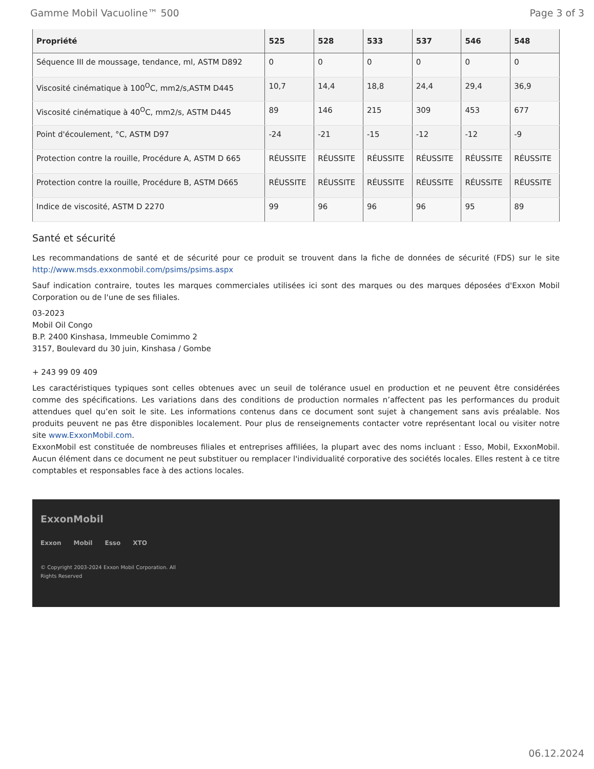Gamme Mobil Vacuoline™ 500 Page 3 of 3
| Propriété | 525 | 528 | 533 | 537 | 546 | 548 |
| --- | --- | --- | --- | --- | --- | --- |
| Séquence III de moussage, tendance, ml, ASTM D892 | 0 | 0 | 0 | 0 | 0 | 0 |
| Viscosité cinématique à 100<sup>O</sup>C, mm2/s,ASTM D445 | 10,7 | 14,4 | 18,8 | 24,4 | 29,4 | 36,9 |
| Viscosité cinématique à 40<sup>O</sup>C, mm2/s, ASTM D445 | 89 | 146 | 215 | 309 | 453 | 677 |
| Point d'écoulement, °C, ASTM D97 | -24 | -21 | -15 | -12 | -12 | -9 |
| Protection contre la rouille, Procédure A, ASTM D 665 | RÉUSSITE | RÉUSSITE | RÉUSSITE | RÉUSSITE | RÉUSSITE | RÉUSSITE |
| Protection contre la rouille, Procédure B, ASTM D665 | RÉUSSITE | RÉUSSITE | RÉUSSITE | RÉUSSITE | RÉUSSITE | RÉUSSITE |
| Indice de viscosité, ASTM D 2270 | 99 | 96 | 96 | 96 | 95 | 89 |
Santé et sécurité
Les recommandations de santé et de sécurité pour ce produit se trouvent dans la fiche de données de sécurité (FDS) sur le site http://www.msds.exxonmobil.com/psims/psims.aspx
Sauf indication contraire, toutes les marques commerciales utilisées ici sont des marques ou des marques déposées d'Exxon Mobil Corporation ou de l'une de ses filiales.
03-2023
Mobil Oil Congo
B.P. 2400 Kinshasa, Immeuble Comimmo 2
3157, Boulevard du 30 juin, Kinshasa / Gombe
+ 243 99 09 409
Les caractéristiques typiques sont celles obtenues avec un seuil de tolérance usuel en production et ne peuvent être considérées comme des spécifications. Les variations dans des conditions de production normales n’affectent pas les performances du produit attendues quel qu’en soit le site. Les informations contenus dans ce document sont sujet à changement sans avis préalable. Nos produits peuvent ne pas être disponibles localement. Pour plus de renseignements contacter votre représentant local ou visiter notre site www.ExxonMobil.com.
ExxonMobil est constituée de nombreuses filiales et entreprises affiliées, la plupart avec des noms incluant : Esso, Mobil, ExxonMobil. Aucun élément dans ce document ne peut substituer ou remplacer l'individualité corporative des sociétés locales. Elles restent à ce titre comptables et responsables face à des actions locales.
ExxonMobil
Exxon Mobil Esso XTO
© Copyright 2003-2024 Exxon Mobil Corporation. All
Rights Reserved
06.12.2024